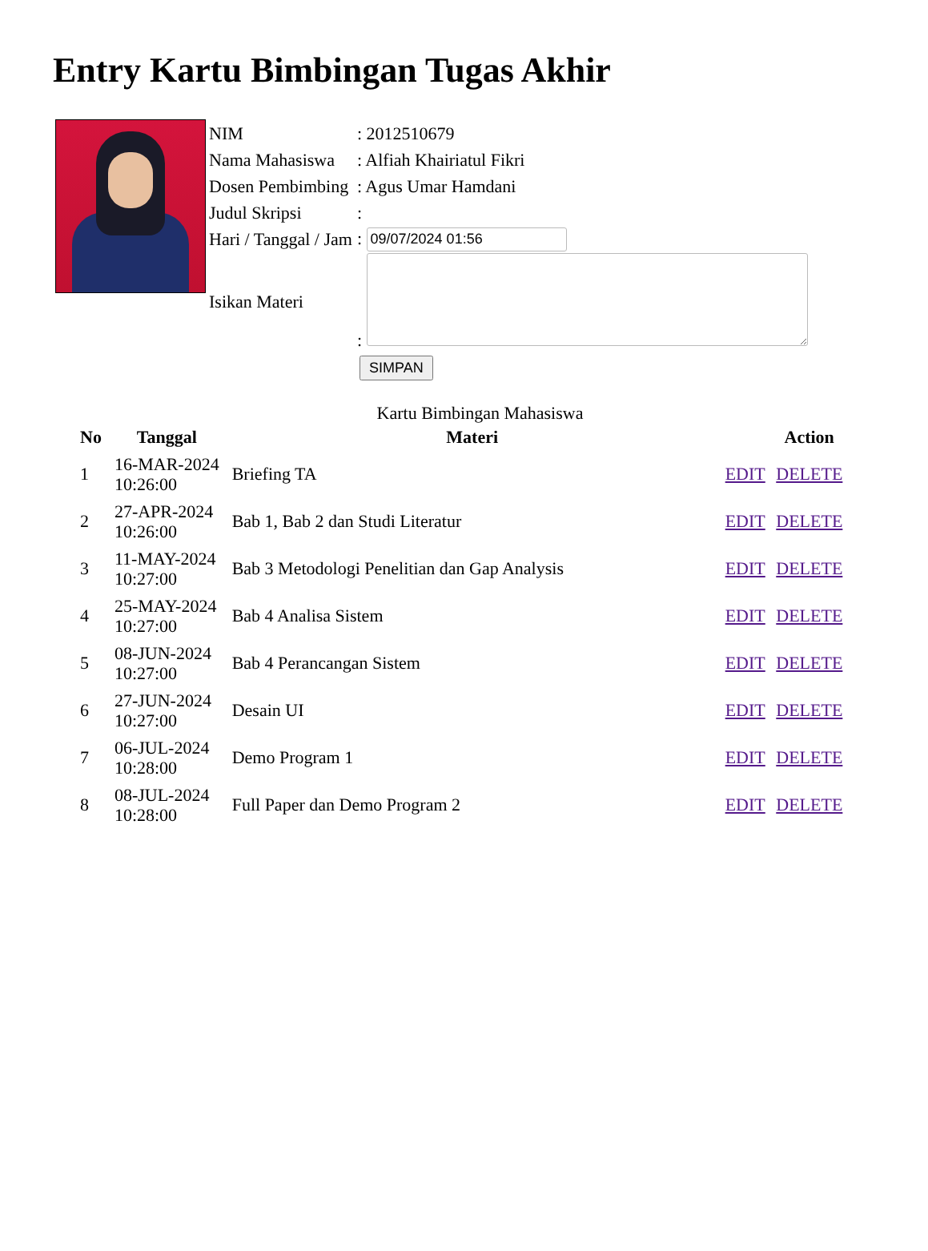Entry Kartu Bimbingan Tugas Akhir
| NIM | : 2012510679 |
| Nama Mahasiswa | : Alfiah Khairiatul Fikri |
| Dosen Pembimbing | : Agus Umar Hamdani |
| Judul Skripsi | : |
| Hari / Tanggal / Jam | : |
| Isikan Materi | : |
SIMPAN
Kartu Bimbingan Mahasiswa
| No | Tanggal | Materi | Action |
| --- | --- | --- | --- |
| 1 | 16-MAR-2024 10:26:00 | Briefing TA | EDIT DELETE |
| 2 | 27-APR-2024 10:26:00 | Bab 1, Bab 2 dan Studi Literatur | EDIT DELETE |
| 3 | 11-MAY-2024 10:27:00 | Bab 3 Metodologi Penelitian dan Gap Analysis | EDIT DELETE |
| 4 | 25-MAY-2024 10:27:00 | Bab 4 Analisa Sistem | EDIT DELETE |
| 5 | 08-JUN-2024 10:27:00 | Bab 4 Perancangan Sistem | EDIT DELETE |
| 6 | 27-JUN-2024 10:27:00 | Desain UI | EDIT DELETE |
| 7 | 06-JUL-2024 10:28:00 | Demo Program 1 | EDIT DELETE |
| 8 | 08-JUL-2024 10:28:00 | Full Paper dan Demo Program 2 | EDIT DELETE |